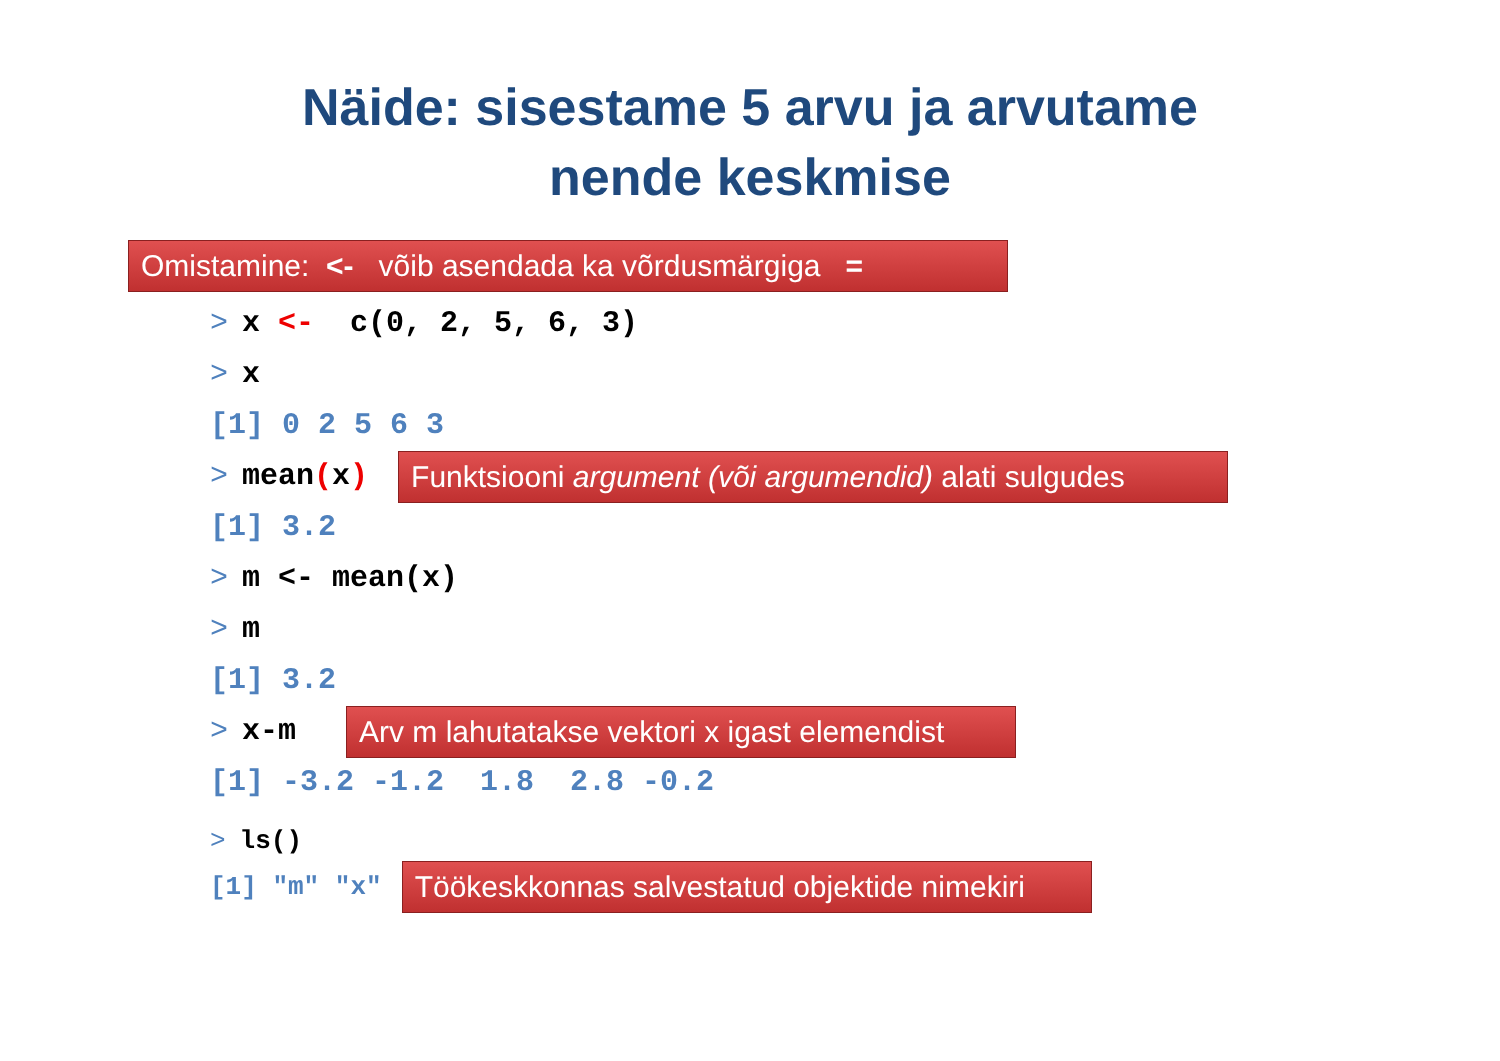Näide: sisestame 5 arvu ja arvutame
nende keskmise
Omistamine: <- võib asendada ka võrdusmärgiga =
> x <- c(0, 2, 5, 6, 3)
> x
[1] 0 2 5 6 3
> mean (x) Funktsiooni argument (või argumendid) alati sulgudes
[1] 3.2
> m <- mean(x)
> m
[1] 3.2
> x-m Arv m lahutatakse vektori x igast elemendist
[1] -3.2 -1.2 1.8 2.8 -0.2
> ls()
[1] "m" "x" Töökeskkonnas salvestatud objektide nimekiri